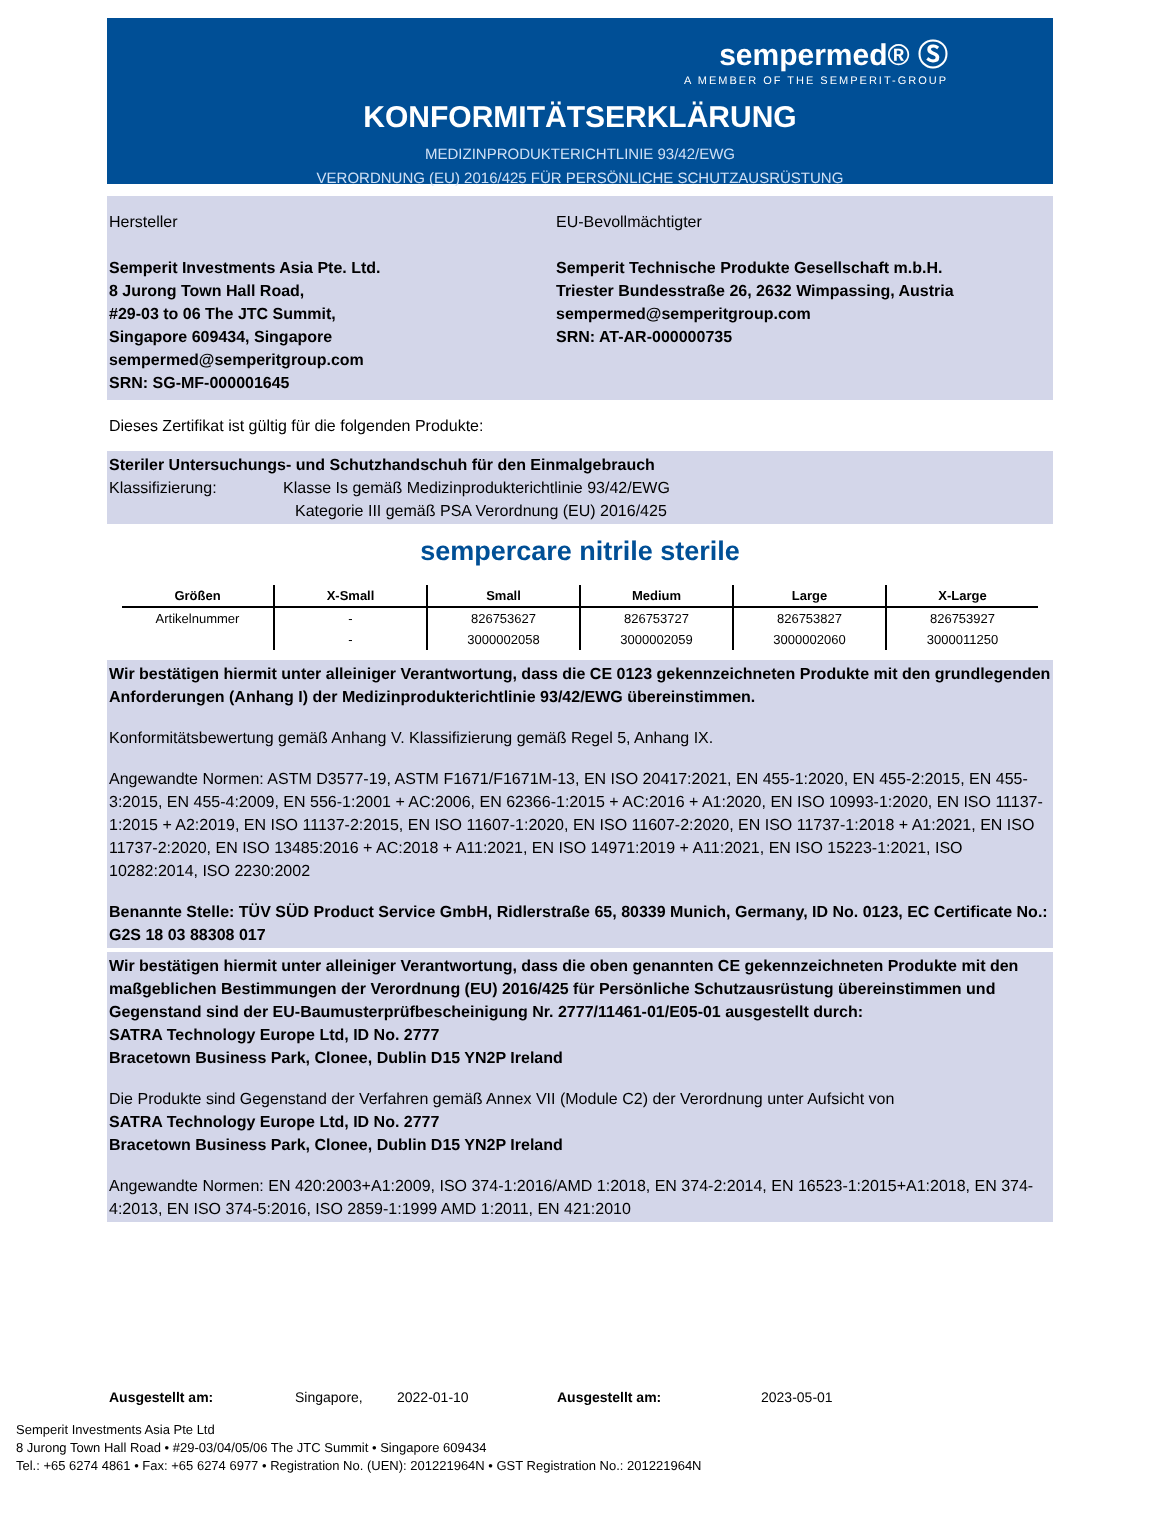sempermed® Ⓢ
A MEMBER OF THE SEMPERIT-GROUP
KONFORMITÄTSERKLÄRUNG
MEDIZINPRODUKTERICHTLINIE 93/42/EWG
VERORDNUNG (EU) 2016/425 FÜR PERSÖNLICHE SCHUTZAUSRÜSTUNG
Hersteller
Semperit Investments Asia Pte. Ltd.
8 Jurong Town Hall Road,
#29-03 to 06 The JTC Summit,
Singapore 609434, Singapore
sempermed@semperitgroup.com
SRN: SG-MF-000001645
EU-Bevollmächtigter
Semperit Technische Produkte Gesellschaft m.b.H.
Triester Bundesstraße 26, 2632 Wimpassing, Austria
sempermed@semperitgroup.com
SRN: AT-AR-000000735
Dieses Zertifikat ist gültig für die folgenden Produkte:
Steriler Untersuchungs- und Schutzhandschuh für den Einmalgebrauch
Klassifizierung: Klasse Is gemäß Medizinprodukterichtlinie 93/42/EWG
Kategorie III gemäß PSA Verordnung (EU) 2016/425
sempercare nitrile sterile
| Größen | X-Small | Small | Medium | Large | X-Large |
| --- | --- | --- | --- | --- | --- |
| Artikelnummer | - | 826753627 | 826753727 | 826753827 | 826753927 |
| | - | 3000002058 | 3000002059 | 3000002060 | 3000011250 |
Wir bestätigen hiermit unter alleiniger Verantwortung, dass die CE 0123 gekennzeichneten Produkte mit den grundlegenden Anforderungen (Anhang I) der Medizinprodukterichtlinie 93/42/EWG übereinstimmen.
Konformitätsbewertung gemäß Anhang V. Klassifizierung gemäß Regel 5, Anhang IX.
Angewandte Normen: ASTM D3577-19, ASTM F1671/F1671M-13, EN ISO 20417:2021, EN 455-1:2020, EN 455-2:2015, EN 455-3:2015, EN 455-4:2009, EN 556-1:2001 + AC:2006, EN 62366-1:2015 + AC:2016 + A1:2020, EN ISO 10993-1:2020, EN ISO 11137-1:2015 + A2:2019, EN ISO 11137-2:2015, EN ISO 11607-1:2020, EN ISO 11607-2:2020, EN ISO 11737-1:2018 + A1:2021, EN ISO 11737-2:2020, EN ISO 13485:2016 + AC:2018 + A11:2021, EN ISO 14971:2019 + A11:2021, EN ISO 15223-1:2021, ISO 10282:2014, ISO 2230:2002
Benannte Stelle: TÜV SÜD Product Service GmbH, Ridlerstraße 65, 80339 Munich, Germany, ID No. 0123, EC Certificate No.: G2S 18 03 88308 017
Wir bestätigen hiermit unter alleiniger Verantwortung, dass die oben genannten CE gekennzeichneten Produkte mit den maßgeblichen Bestimmungen der Verordnung (EU) 2016/425 für Persönliche Schutzausrüstung übereinstimmen und Gegenstand sind der EU-Baumusterprüfbescheinigung Nr. 2777/11461-01/E05-01 ausgestellt durch:
SATRA Technology Europe Ltd, ID No. 2777
Bracetown Business Park, Clonee, Dublin D15 YN2P Ireland
Die Produkte sind Gegenstand der Verfahren gemäß Annex VII (Module C2) der Verordnung unter Aufsicht von
SATRA Technology Europe Ltd, ID No. 2777
Bracetown Business Park, Clonee, Dublin D15 YN2P Ireland
Angewandte Normen: EN 420:2003+A1:2009, ISO 374-1:2016/AMD 1:2018, EN 374-2:2014, EN 16523-1:2015+A1:2018, EN 374-4:2013, EN ISO 374-5:2016, ISO 2859-1:1999 AMD 1:2011, EN 421:2010
Ausgestellt am: Singapore, 2022-01-10 Ausgestellt am: 2023-05-01
Semperit Investments Asia Pte Ltd
8 Jurong Town Hall Road • #29-03/04/05/06 The JTC Summit • Singapore 609434
Tel.: +65 6274 4861 • Fax: +65 6274 6977 • Registration No. (UEN): 201221964N • GST Registration No.: 201221964N